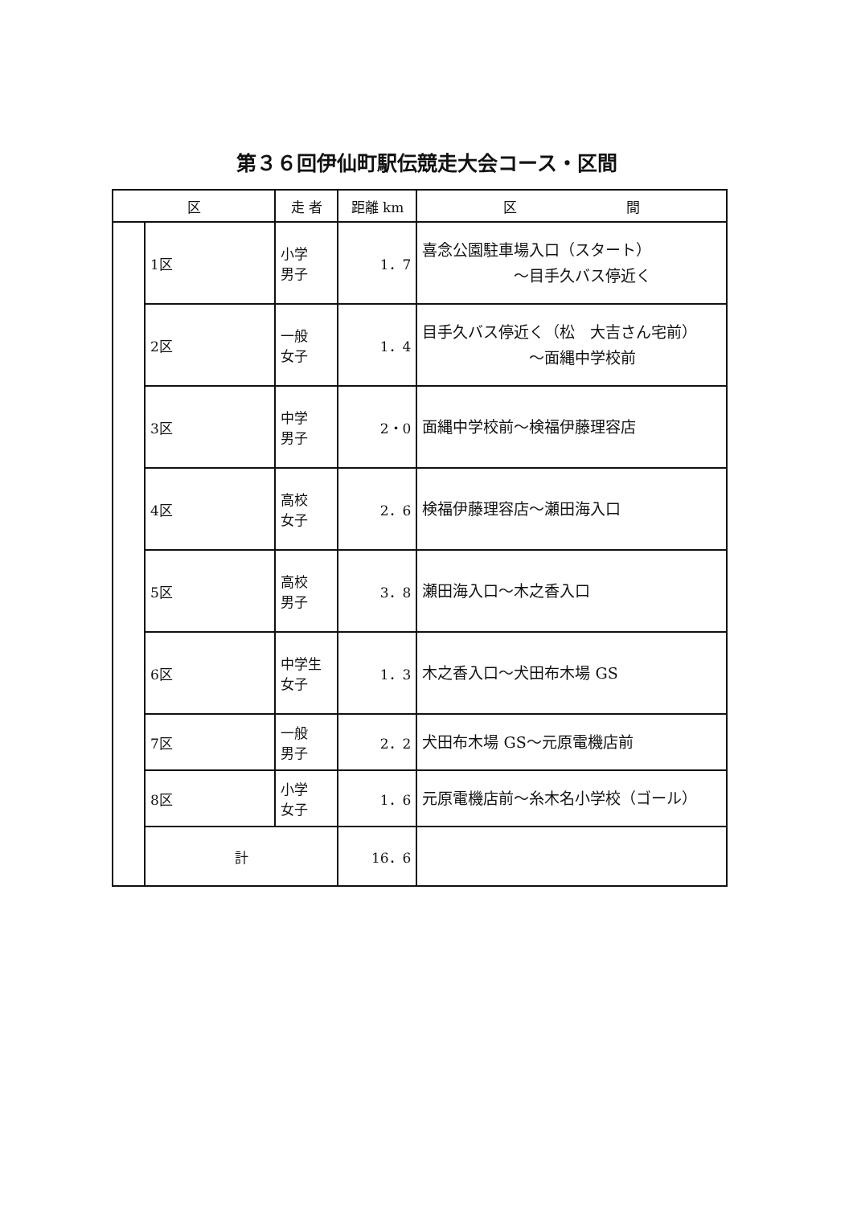第３６回伊仙町駅伝競走大会コース・区間
| 区 | | 走 者 | 距離 km | 区 間 |
| --- | --- | --- | --- | --- |
| | 1区 | 小学 男子 | 1．7 | 喜念公園駐車場入口（スタート） ～目手久バス停近く |
| | 2区 | 一般 女子 | 1．4 | 目手久バス停近く（松 大吉さん宅前） ～面縄中学校前 |
| | 3区 | 中学 男子 | 2・0 | 面縄中学校前～検福伊藤理容店 |
| | 4区 | 高校 女子 | 2．6 | 検福伊藤理容店～瀬田海入口 |
| | 5区 | 高校 男子 | 3．8 | 瀬田海入口～木之香入口 |
| | 6区 | 中学生 女子 | 1．3 | 木之香入口～犬田布木場 GS |
| | 7区 | 一般 男子 | 2．2 | 犬田布木場 GS～元原電機店前 |
| | 8区 | 小学 女子 | 1．6 | 元原電機店前～糸木名小学校（ゴール） |
| | 計 | | 16．6 | |